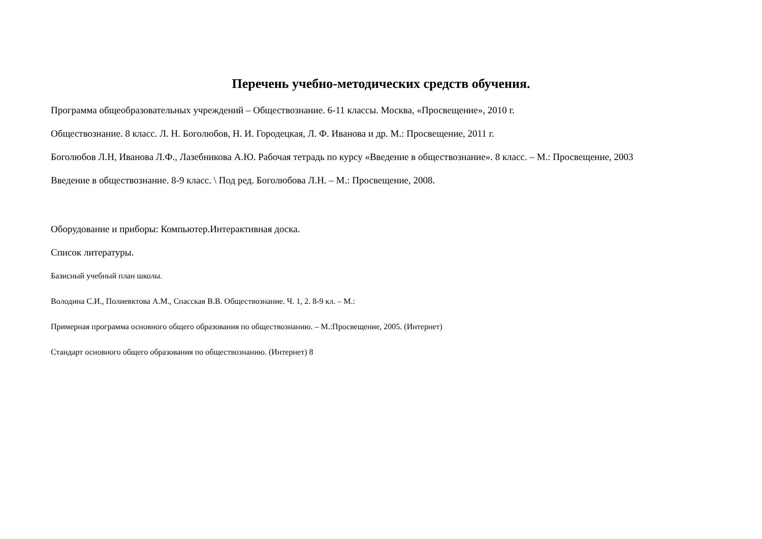Перечень учебно-методических средств обучения.
Программа общеобразовательных учреждений – Обществознание. 6-11 классы. Москва, «Просвещение», 2010 г.
Обществознание. 8 класс. Л. Н. Боголюбов, Н. И. Городецкая, Л. Ф. Иванова и др. М.: Просвещение, 2011 г.
Боголюбов Л.Н, Иванова Л.Ф., Лазебникова А.Ю. Рабочая тетрадь по курсу «Введение в обществознание». 8 класс. – М.: Просвещение, 2003
Введение в обществознание. 8-9 класс. \ Под ред. Боголюбова Л.Н. – М.: Просвещение, 2008.
Оборудование и приборы: Компьютер.Интерактивная доска.
Список литературы.
Базисный учебный план школы.
Володина С.И., Полиевктова А.М., Спасская В.В. Обществознание. Ч. 1, 2. 8-9 кл. – М.:
Примерная программа основного общего образования по обществознанию. – М.:Просвещение, 2005. (Интернет)
Стандарт основного общего образования по обществознанию. (Интернет) 8